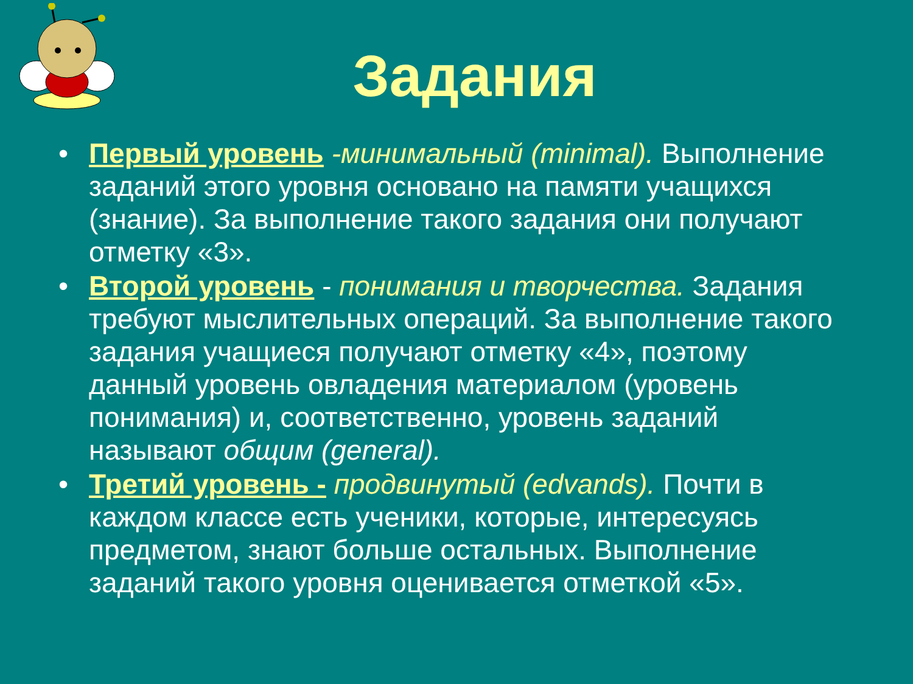Задания
• Первый уровень -минимальный (minimal). Выполнение заданий этого уровня основано на памяти учащихся (знание). За выполнение такого задания они получают отметку «3».
• Второй уровень - понимания и творчества. Задания требуют мыслительных операций. За выполнение такого задания учащиеся получают отметку «4», поэтому данный уровень овладения материалом (уровень понимания) и, соответственно, уровень заданий называют общим (general).
• Третий уровень - продвинутый (edvands). Почти в каждом классе есть ученики, которые, интересуясь предметом, знают больше остальных. Выполнение заданий такого уровня оценивается отметкой «5».